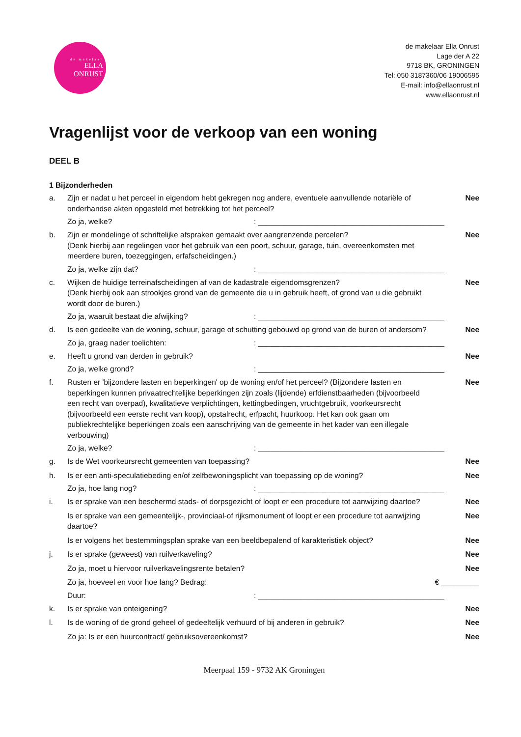de makelaar
ELLA
ONRUST
de makelaar Ella Onrust
Lage der A 22
9718 BK, GRONINGEN
Tel: 050 3187360/06 19006595
E-mail: info@ellaonrust.nl
www.ellaonrust.nl
Vragenlijst voor de verkoop van een woning
DEEL B
1 Bijzonderheden
a. Zijn er nadat u het perceel in eigendom hebt gekregen nog andere, eventuele aanvullende notariële of onderhandse akten opgesteld met betrekking tot het perceel?
Nee
Zo ja, welke? : ____________________________________________
b. Zijn er mondelinge of schriftelijke afspraken gemaakt over aangrenzende percelen?
(Denk hierbij aan regelingen voor het gebruik van een poort, schuur, garage, tuin, overeenkomsten met meerdere buren, toezeggingen, erfafscheidingen.)
Nee
Zo ja, welke zijn dat? : ____________________________________________
c. Wijken de huidige terreinafscheidingen af van de kadastrale eigendomsgrenzen?
(Denk hierbij ook aan strookjes grond van de gemeente die u in gebruik heeft, of grond van u die gebruikt wordt door de buren.)
Nee
Zo ja, waaruit bestaat die afwijking? : ____________________________________________
d. Is een gedeelte van de woning, schuur, garage of schutting gebouwd op grond van de buren of andersom?
Nee
Zo ja, graag nader toelichten: : ____________________________________________
e. Heeft u grond van derden in gebruik?
Nee
Zo ja, welke grond? : ____________________________________________
f. Rusten er 'bijzondere lasten en beperkingen' op de woning en/of het perceel? (Bijzondere lasten en beperkingen kunnen privaatrechtelijke beperkingen zijn zoals (lijdende) erfdienstbaarheden (bijvoorbeeld een recht van overpad), kwalitatieve verplichtingen, kettingbedingen, vruchtgebruik, voorkeursrecht (bijvoorbeeld een eerste recht van koop), opstalrecht, erfpacht, huurkoop. Het kan ook gaan om publiekrechtelijke beperkingen zoals een aanschrijving van de gemeente in het kader van een illegale verbouwing)
Nee
Zo ja, welke? : ____________________________________________
g. Is de Wet voorkeursrecht gemeenten van toepassing?
Nee
h. Is er een anti-speculatiebeding en/of zelfbewoningsplicht van toepassing op de woning?
Nee
Zo ja, hoe lang nog? : ____________________________________________
i. Is er sprake van een beschermd stads- of dorpsgezicht of loopt er een procedure tot aanwijzing daartoe?
Nee
Is er sprake van een gemeentelijk-, provinciaal-of rijksmonument of loopt er een procedure tot aanwijzing daartoe?
Nee
Is er volgens het bestemmingsplan sprake van een beeldbepalend of karakteristiek object?
Nee
j. Is er sprake (geweest) van ruilverkaveling?
Nee
Zo ja, moet u hiervoor ruilverkavelingsrente betalen?
Nee
Zo ja, hoeveel en voor hoe lang? Bedrag:
€ _________
Duur: : ____________________________________________
k. Is er sprake van onteigening? Nee
l. Is de woning of de grond geheel of gedeeltelijk verhuurd of bij anderen in gebruik?
Nee
Zo ja: Is er een huurcontract/ gebruiksovereenkomst?
Nee
Meerpaal 159 - 9732 AK Groningen